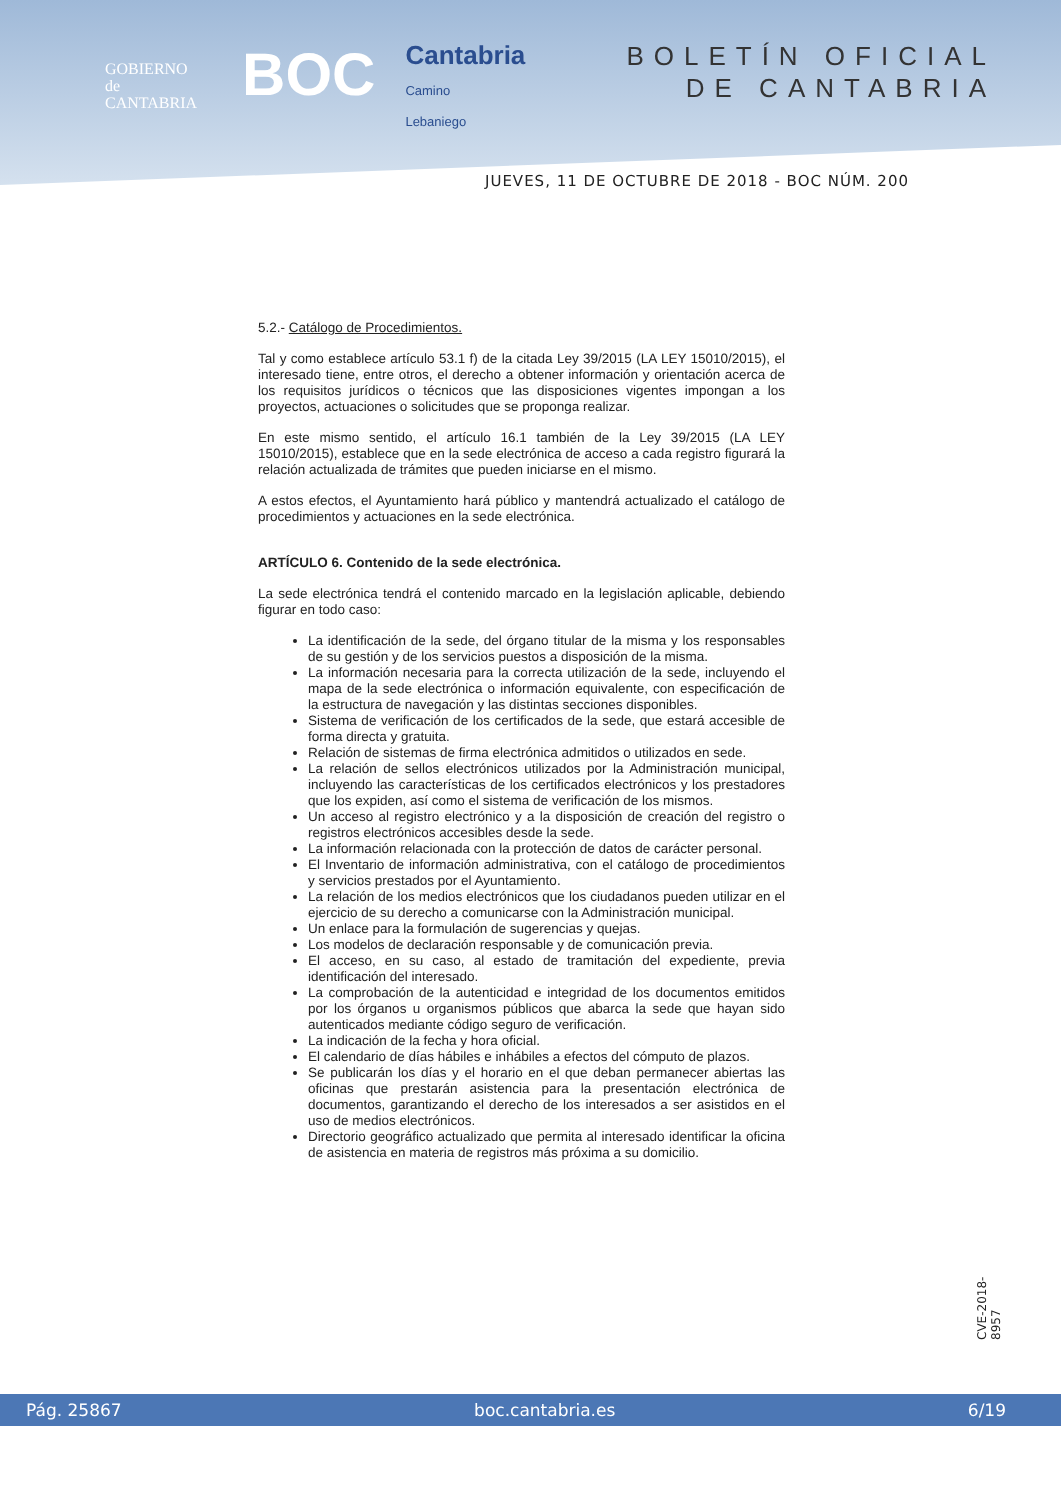GOBIERNO
de
CANTABRIA
BOC
Cantabria
Camino
Lebaniego
BOLETÍN OFICIAL
DE CANTABRIA
JUEVES, 11 DE OCTUBRE DE 2018 - BOC NÚM. 200
5.2.- Catálogo de Procedimientos.
Tal y como establece artículo 53.1 f) de la citada Ley 39/2015 (LA LEY 15010/2015), el interesado tiene, entre otros, el derecho a obtener información y orientación acerca de los requisitos jurídicos o técnicos que las disposiciones vigentes impongan a los proyectos, actuaciones o solicitudes que se proponga realizar.
En este mismo sentido, el artículo 16.1 también de la Ley 39/2015 (LA LEY 15010/2015), establece que en la sede electrónica de acceso a cada registro figurará la relación actualizada de trámites que pueden iniciarse en el mismo.
A estos efectos, el Ayuntamiento hará público y mantendrá actualizado el catálogo de procedimientos y actuaciones en la sede electrónica.
ARTÍCULO 6. Contenido de la sede electrónica.
La sede electrónica tendrá el contenido marcado en la legislación aplicable, debiendo figurar en todo caso:
La identificación de la sede, del órgano titular de la misma y los responsables de su gestión y de los servicios puestos a disposición de la misma.
La información necesaria para la correcta utilización de la sede, incluyendo el mapa de la sede electrónica o información equivalente, con especificación de la estructura de navegación y las distintas secciones disponibles.
Sistema de verificación de los certificados de la sede, que estará accesible de forma directa y gratuita.
Relación de sistemas de firma electrónica admitidos o utilizados en sede.
La relación de sellos electrónicos utilizados por la Administración municipal, incluyendo las características de los certificados electrónicos y los prestadores que los expiden, así como el sistema de verificación de los mismos.
Un acceso al registro electrónico y a la disposición de creación del registro o registros electrónicos accesibles desde la sede.
La información relacionada con la protección de datos de carácter personal.
El Inventario de información administrativa, con el catálogo de procedimientos y servicios prestados por el Ayuntamiento.
La relación de los medios electrónicos que los ciudadanos pueden utilizar en el ejercicio de su derecho a comunicarse con la Administración municipal.
Un enlace para la formulación de sugerencias y quejas.
Los modelos de declaración responsable y de comunicación previa.
El acceso, en su caso, al estado de tramitación del expediente, previa identificación del interesado.
La comprobación de la autenticidad e integridad de los documentos emitidos por los órganos u organismos públicos que abarca la sede que hayan sido autenticados mediante código seguro de verificación.
La indicación de la fecha y hora oficial.
El calendario de días hábiles e inhábiles a efectos del cómputo de plazos.
Se publicarán los días y el horario en el que deban permanecer abiertas las oficinas que prestarán asistencia para la presentación electrónica de documentos, garantizando el derecho de los interesados a ser asistidos en el uso de medios electrónicos.
Directorio geográfico actualizado que permita al interesado identificar la oficina de asistencia en materia de registros más próxima a su domicilio.
CVE-2018-8957
Pág. 25867 boc.cantabria.es 6/19